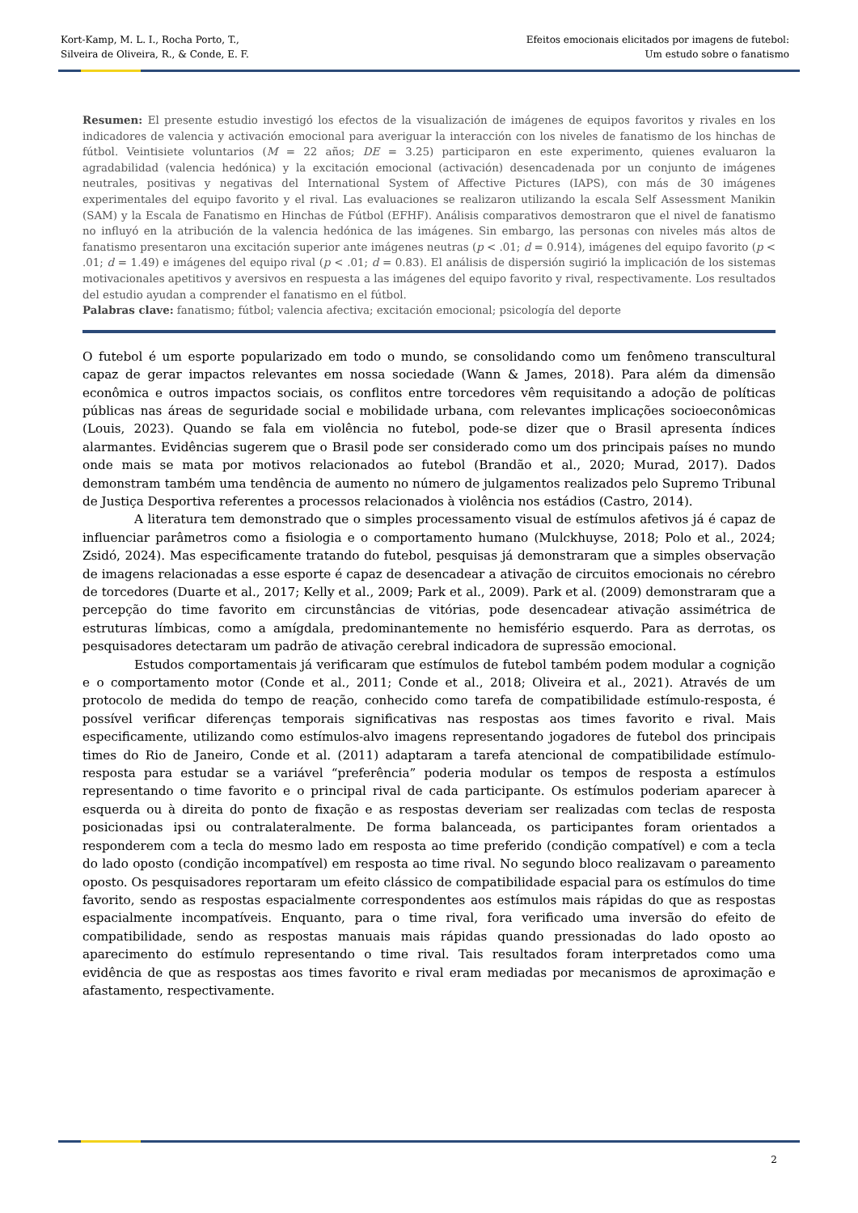Kort-Kamp, M. L. I., Rocha Porto, T.,
Silveira de Oliveira, R., & Conde, E. F.
Efeitos emocionais elicitados por imagens de futebol:
Um estudo sobre o fanatismo
Resumen: El presente estudio investigó los efectos de la visualización de imágenes de equipos favoritos y rivales en los indicadores de valencia y activación emocional para averiguar la interacción con los niveles de fanatismo de los hinchas de fútbol. Veintisiete voluntarios (M = 22 años; DE = 3.25) participaron en este experimento, quienes evaluaron la agradabilidad (valencia hedónica) y la excitación emocional (activación) desencadenada por un conjunto de imágenes neutrales, positivas y negativas del International System of Affective Pictures (IAPS), con más de 30 imágenes experimentales del equipo favorito y el rival. Las evaluaciones se realizaron utilizando la escala Self Assessment Manikin (SAM) y la Escala de Fanatismo en Hinchas de Fútbol (EFHF). Análisis comparativos demostraron que el nivel de fanatismo no influyó en la atribución de la valencia hedónica de las imágenes. Sin embargo, las personas con niveles más altos de fanatismo presentaron una excitación superior ante imágenes neutras (p < .01; d = 0.914), imágenes del equipo favorito (p < .01; d = 1.49) e imágenes del equipo rival (p < .01; d = 0.83). El análisis de dispersión sugirió la implicación de los sistemas motivacionales apetitivos y aversivos en respuesta a las imágenes del equipo favorito y rival, respectivamente. Los resultados del estudio ayudan a comprender el fanatismo en el fútbol.
Palabras clave: fanatismo; fútbol; valencia afectiva; excitación emocional; psicología del deporte
O futebol é um esporte popularizado em todo o mundo, se consolidando como um fenômeno transcultural capaz de gerar impactos relevantes em nossa sociedade (Wann & James, 2018). Para além da dimensão econômica e outros impactos sociais, os conflitos entre torcedores vêm requisitando a adoção de políticas públicas nas áreas de seguridade social e mobilidade urbana, com relevantes implicações socioeconômicas (Louis, 2023). Quando se fala em violência no futebol, pode-se dizer que o Brasil apresenta índices alarmantes. Evidências sugerem que o Brasil pode ser considerado como um dos principais países no mundo onde mais se mata por motivos relacionados ao futebol (Brandão et al., 2020; Murad, 2017). Dados demonstram também uma tendência de aumento no número de julgamentos realizados pelo Supremo Tribunal de Justiça Desportiva referentes a processos relacionados à violência nos estádios (Castro, 2014).
A literatura tem demonstrado que o simples processamento visual de estímulos afetivos já é capaz de influenciar parâmetros como a fisiologia e o comportamento humano (Mulckhuyse, 2018; Polo et al., 2024; Zsidó, 2024). Mas especificamente tratando do futebol, pesquisas já demonstraram que a simples observação de imagens relacionadas a esse esporte é capaz de desencadear a ativação de circuitos emocionais no cérebro de torcedores (Duarte et al., 2017; Kelly et al., 2009; Park et al., 2009). Park et al. (2009) demonstraram que a percepção do time favorito em circunstâncias de vitórias, pode desencadear ativação assimétrica de estruturas límbicas, como a amígdala, predominantemente no hemisfério esquerdo. Para as derrotas, os pesquisadores detectaram um padrão de ativação cerebral indicadora de supressão emocional.
Estudos comportamentais já verificaram que estímulos de futebol também podem modular a cognição e o comportamento motor (Conde et al., 2011; Conde et al., 2018; Oliveira et al., 2021). Através de um protocolo de medida do tempo de reação, conhecido como tarefa de compatibilidade estímulo-resposta, é possível verificar diferenças temporais significativas nas respostas aos times favorito e rival. Mais especificamente, utilizando como estímulos-alvo imagens representando jogadores de futebol dos principais times do Rio de Janeiro, Conde et al. (2011) adaptaram a tarefa atencional de compatibilidade estímulo-resposta para estudar se a variável “preferência” poderia modular os tempos de resposta a estímulos representando o time favorito e o principal rival de cada participante. Os estímulos poderiam aparecer à esquerda ou à direita do ponto de fixação e as respostas deveriam ser realizadas com teclas de resposta posicionadas ipsi ou contralateralmente. De forma balanceada, os participantes foram orientados a responderem com a tecla do mesmo lado em resposta ao time preferido (condição compatível) e com a tecla do lado oposto (condição incompatível) em resposta ao time rival. No segundo bloco realizavam o pareamento oposto. Os pesquisadores reportaram um efeito clássico de compatibilidade espacial para os estímulos do time favorito, sendo as respostas espacialmente correspondentes aos estímulos mais rápidas do que as respostas espacialmente incompatíveis. Enquanto, para o time rival, fora verificado uma inversão do efeito de compatibilidade, sendo as respostas manuais mais rápidas quando pressionadas do lado oposto ao aparecimento do estímulo representando o time rival. Tais resultados foram interpretados como uma evidência de que as respostas aos times favorito e rival eram mediadas por mecanismos de aproximação e afastamento, respectivamente.
2